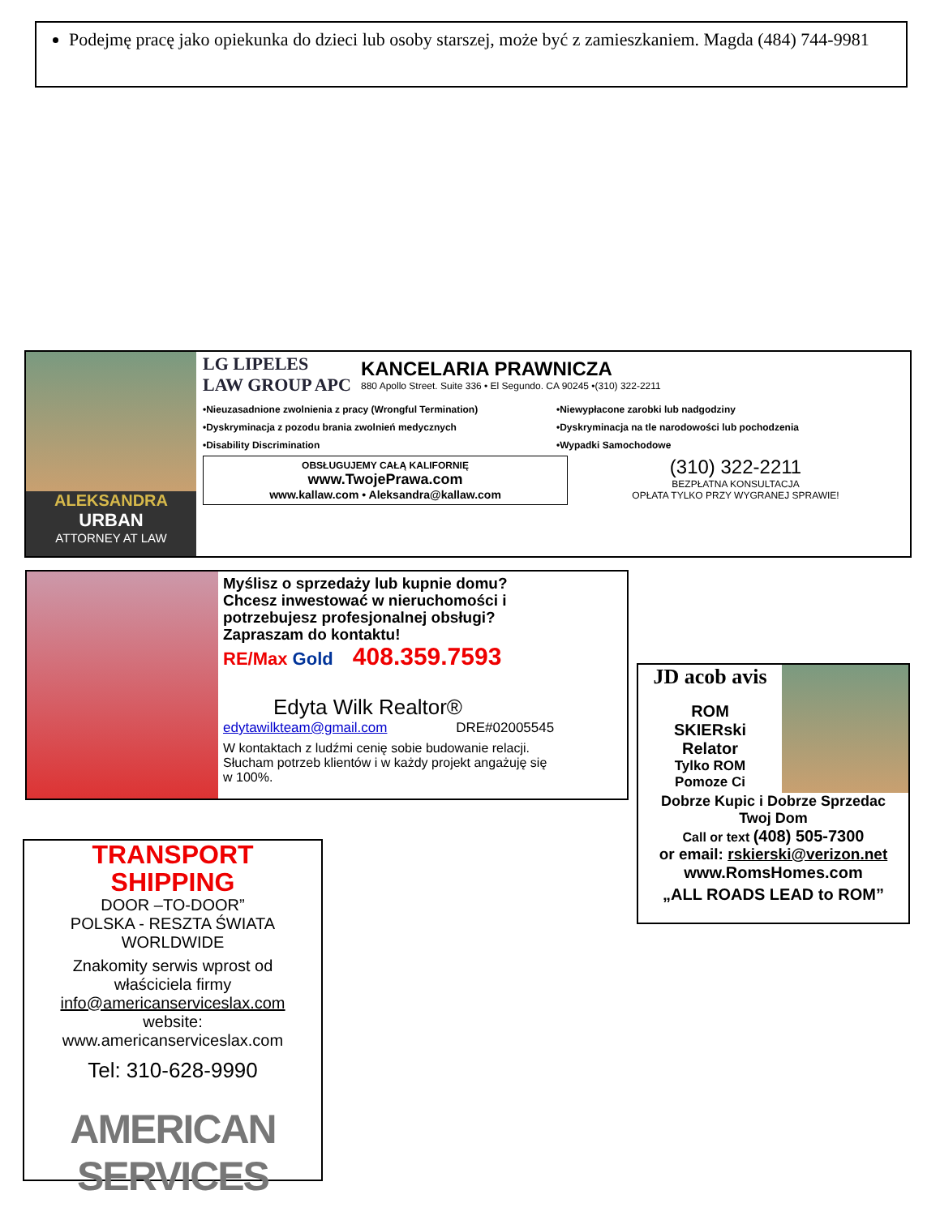Podejmę pracę jako opiekunka do dzieci lub osoby starszej, może być z zamieszkaniem. Magda (484) 744-9981
ALEKSANDRA
URBAN
ATTORNEY AT LAW
LG LIPELES
LAW GROUP APC
KANCELARIA PRAWNICZA
880 Apollo Street. Suite 336 • El Segundo. CA 90245 •(310) 322-2211
•Nieuzasadnione zwolnienia z pracy (Wrongful Termination) •Niewypłacone zarobki lub nadgodziny •Dyskryminacja z pozodu brania zwolnień medycznych •Dyskryminacja na tle narodowości lub pochodzenia •Disability Discrimination •Wypadki Samochodowe
OBSŁUGUJEMY CAŁĄ KALIFORNIĘ
www.TwojePrawa.com
www.kallaw.com • Aleksandra@kallaw.com
(310) 322-2211
BEZPŁATNA KONSULTACJA
OPŁATA TYLKO PRZY WYGRANEJ SPRAWIE!
Myślisz o sprzedaży lub kupnie domu?
Chcesz inwestować w nieruchomości i
potrzebujesz profesjonalnej obsługi?
Zapraszam do kontaktu!
RE/Max Gold 408.359.7593
Edyta Wilk Realtor®
edytawilkteam@gmail.com DRE#02005545
W kontaktach z ludźmi cenię sobie budowanie relacji.
Słucham potrzeb klientów i w każdy projekt angażuję się
w 100%.
JD acob avis
ROM
SKIERski
Relator
Tylko ROM
Pomoze Ci
Dobrze Kupic i Dobrze Sprzedac
Twoj Dom
Call or text (408) 505-7300
or email: rskierski@verizon.net
www.RomsHomes.com
„ALL ROADS LEAD to ROM”
TRANSPORT
SHIPPING
DOOR –TO-DOOR”
POLSKA - RESZTA ŚWIATA
WORLDWIDE
Znakomity serwis wprost od
właściciela firmy
info@americanserviceslax.com
website:
www.americanserviceslax.com
Tel: 310-628-9990
AMERICAN SERVICES